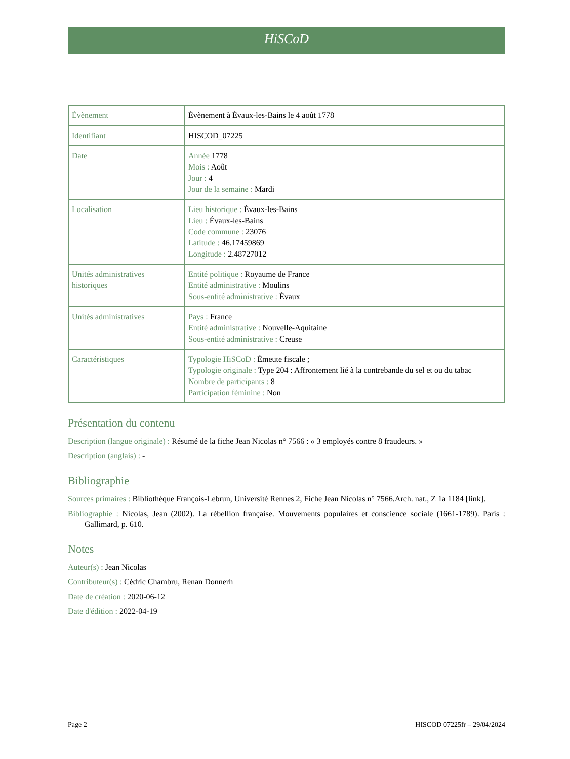HiSCoD
| Évènement | Évènement à Évaux-les-Bains le 4 août 1778 |
| Identifiant | HISCOD_07225 |
| Date | Année 1778 Mois : Août Jour : 4 Jour de la semaine : Mardi |
| Localisation | Lieu historique : Évaux-les-Bains Lieu : Évaux-les-Bains Code commune : 23076 Latitude : 46.17459869 Longitude : 2.48727012 |
| Unités administratives historiques | Entité politique : Royaume de France Entité administrative : Moulins Sous-entité administrative : Évaux |
| Unités administratives | Pays : France Entité administrative : Nouvelle-Aquitaine Sous-entité administrative : Creuse |
| Caractéristiques | Typologie HiSCoD : Émeute fiscale ; Typologie originale : Type 204 : Affrontement lié à la contrebande du sel et ou du tabac Nombre de participants : 8 Participation féminine : Non |
Présentation du contenu
Description (langue originale) : Résumé de la fiche Jean Nicolas n° 7566 : « 3 employés contre 8 fraudeurs. »
Description (anglais) : -
Bibliographie
Sources primaires : Bibliothèque François-Lebrun, Université Rennes 2, Fiche Jean Nicolas n° 7566.Arch. nat., Z 1a 1184 [link].
Bibliographie : Nicolas, Jean (2002). La rébellion française. Mouvements populaires et conscience sociale (1661-1789). Paris : Gallimard, p. 610.
Notes
Auteur(s) : Jean Nicolas
Contributeur(s) : Cédric Chambru, Renan Donnerh
Date de création : 2020-06-12
Date d'édition : 2022-04-19
Page 2 HISCOD 07225fr – 29/04/2024